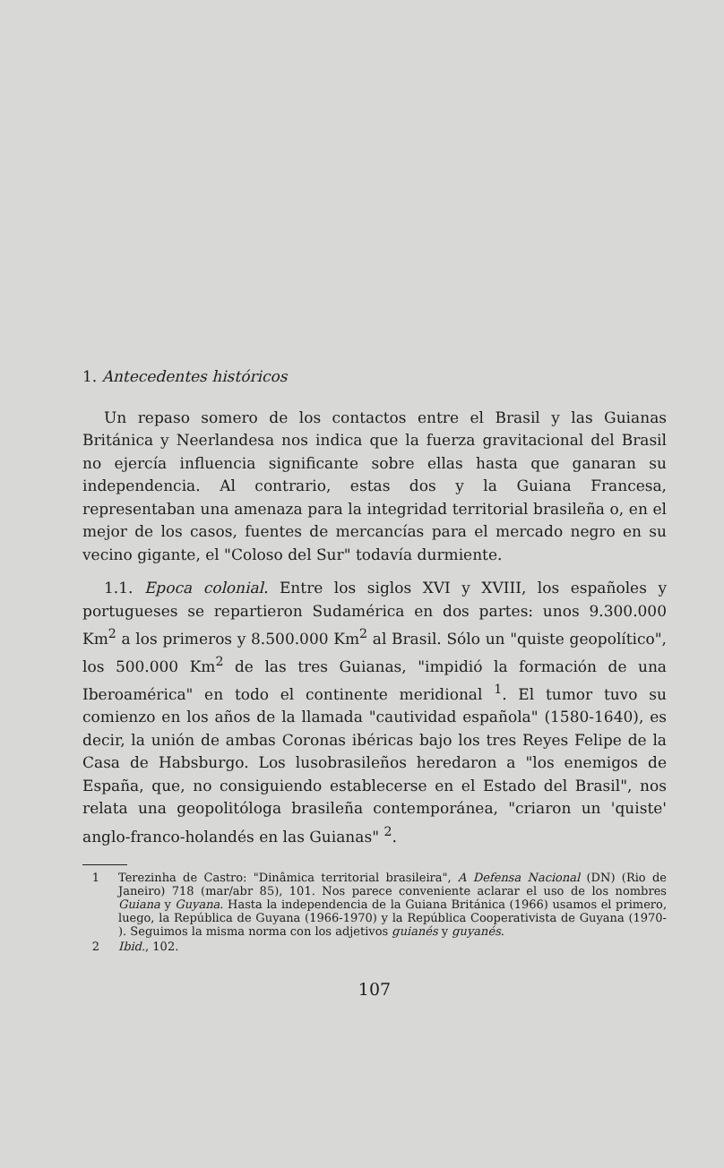1. Antecedentes históricos
Un repaso somero de los contactos entre el Brasil y las Guianas Británica y Neerlandesa nos indica que la fuerza gravitacional del Brasil no ejercía influencia significante sobre ellas hasta que ganaran su independencia. Al contrario, estas dos y la Guiana Francesa, representaban una amenaza para la integridad territorial brasileña o, en el mejor de los casos, fuentes de mercancías para el mercado negro en su vecino gigante, el "Coloso del Sur" todavía durmiente.
1.1. Epoca colonial. Entre los siglos XVI y XVIII, los españoles y portugueses se repartieron Sudamérica en dos partes: unos 9.300.000 Km<sup>2</sup> a los primeros y 8.500.000 Km<sup>2</sup> al Brasil. Sólo un "quiste geopolítico", los 500.000 Km<sup>2</sup> de las tres Guianas, "impidió la formación de una Iberoamérica" en todo el continente meridional <sup>1</sup>. El tumor tuvo su comienzo en los años de la llamada "cautividad española" (1580-1640), es decir, la unión de ambas Coronas ibéricas bajo los tres Reyes Felipe de la Casa de Habsburgo. Los lusobrasileños heredaron a "los enemigos de España, que, no consiguiendo establecerse en el Estado del Brasil", nos relata una geopolitóloga brasileña contemporánea, "criaron un 'quiste' anglo-franco-holandés en las Guianas" <sup>2</sup>.
1 Terezinha de Castro: "Dinâmica territorial brasileira", A Defensa Nacional (DN) (Rio de Janeiro) 718 (mar/abr 85), 101. Nos parece conveniente aclarar el uso de los nombres Guiana y Guyana. Hasta la independencia de la Guiana Británica (1966) usamos el primero, luego, la República de Guyana (1966-1970) y la República Cooperativista de Guyana (1970- ). Seguimos la misma norma con los adjetivos guianés y guyanés.
2 Ibid., 102.
107